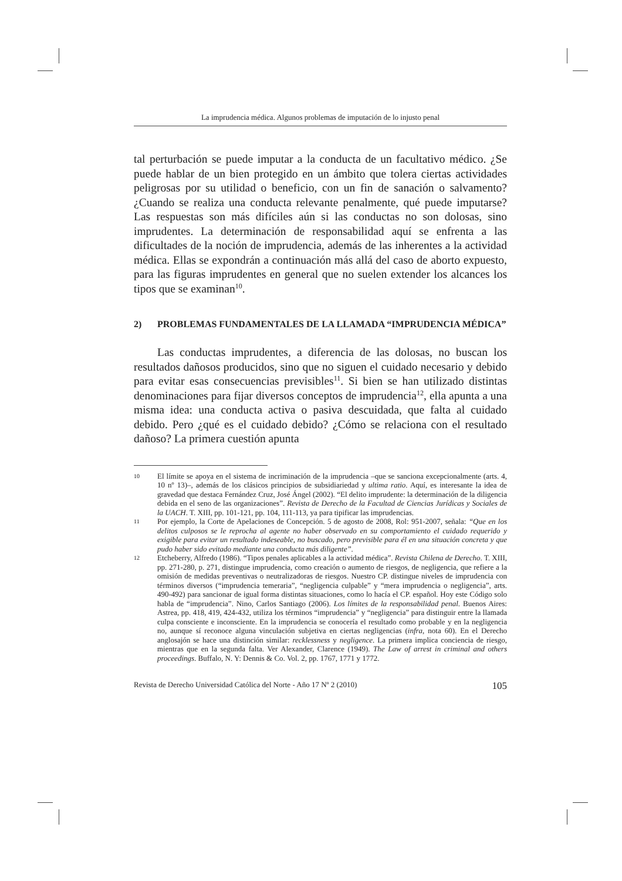La imprudencia médica. Algunos problemas de imputación de lo injusto penal
tal perturbación se puede imputar a la conducta de un facultativo médico. ¿Se puede hablar de un bien protegido en un ámbito que tolera ciertas actividades peligrosas por su utilidad o beneficio, con un fin de sanación o salvamento? ¿Cuando se realiza una conducta relevante penalmente, qué puede imputarse? Las respuestas son más difíciles aún si las conductas no son dolosas, sino imprudentes. La determinación de responsabilidad aquí se enfrenta a las dificultades de la noción de imprudencia, además de las inherentes a la actividad médica. Ellas se expondrán a continuación más allá del caso de aborto expuesto, para las figuras imprudentes en general que no suelen extender los alcances los tipos que se examinan<sup>10</sup>.
2) PROBLEMAS FUNDAMENTALES DE LA LLAMADA “IMPRUDENCIA MÉDICA”
Las conductas imprudentes, a diferencia de las dolosas, no buscan los resultados dañosos producidos, sino que no siguen el cuidado necesario y debido para evitar esas consecuencias previsibles<sup>11</sup>. Si bien se han utilizado distintas denominaciones para fijar diversos conceptos de imprudencia<sup>12</sup>, ella apunta a una misma idea: una conducta activa o pasiva descuidada, que falta al cuidado debido. Pero ¿qué es el cuidado debido? ¿Cómo se relaciona con el resultado dañoso? La primera cuestión apunta
10 El límite se apoya en el sistema de incriminación de la imprudencia –que se sanciona excepcionalmente (arts. 4, 10 nº 13)–, además de los clásicos principios de subsidiariedad y ultima ratio. Aquí, es interesante la idea de gravedad que destaca Fernández Cruz, José Ángel (2002). “El delito imprudente: la determinación de la diligencia debida en el seno de las organizaciones”. Revista de Derecho de la Facultad de Ciencias Jurídicas y Sociales de la UACH. T. XIII, pp. 101-121, pp. 104, 111-113, ya para tipificar las imprudencias.
11 Por ejemplo, la Corte de Apelaciones de Concepción. 5 de agosto de 2008, Rol: 951-2007, señala: “Que en los delitos culposos se le reprocha al agente no haber observado en su comportamiento el cuidado requerido y exigible para evitar un resultado indeseable, no buscado, pero previsible para él en una situación concreta y que pudo haber sido evitado mediante una conducta más diligente”.
12 Etcheberry, Alfredo (1986). “Tipos penales aplicables a la actividad médica”. Revista Chilena de Derecho. T. XIII, pp. 271-280, p. 271, distingue imprudencia, como creación o aumento de riesgos, de negligencia, que refiere a la omisión de medidas preventivas o neutralizadoras de riesgos. Nuestro CP. distingue niveles de imprudencia con términos diversos (“imprudencia temeraria”, “negligencia culpable” y “mera imprudencia o negligencia”, arts. 490-492) para sancionar de igual forma distintas situaciones, como lo hacía el CP. español. Hoy este Código solo habla de “imprudencia”. Nino, Carlos Santiago (2006). Los límites de la responsabilidad penal. Buenos Aires: Astrea, pp. 418, 419, 424-432, utiliza los términos “imprudencia” y “negligencia” para distinguir entre la llamada culpa consciente e inconsciente. En la imprudencia se conocería el resultado como probable y en la negligencia no, aunque sí reconoce alguna vinculación subjetiva en ciertas negligencias (infra, nota 60). En el Derecho anglosajón se hace una distinción similar: recklessness y negligence. La primera implica conciencia de riesgo, mientras que en la segunda falta. Ver Alexander, Clarence (1949). The Law of arrest in criminal and others proceedings. Buffalo, N. Y: Dennis & Co. Vol. 2, pp. 1767, 1771 y 1772.
Revista de Derecho Universidad Católica del Norte - Año 17 Nº 2 (2010) 105